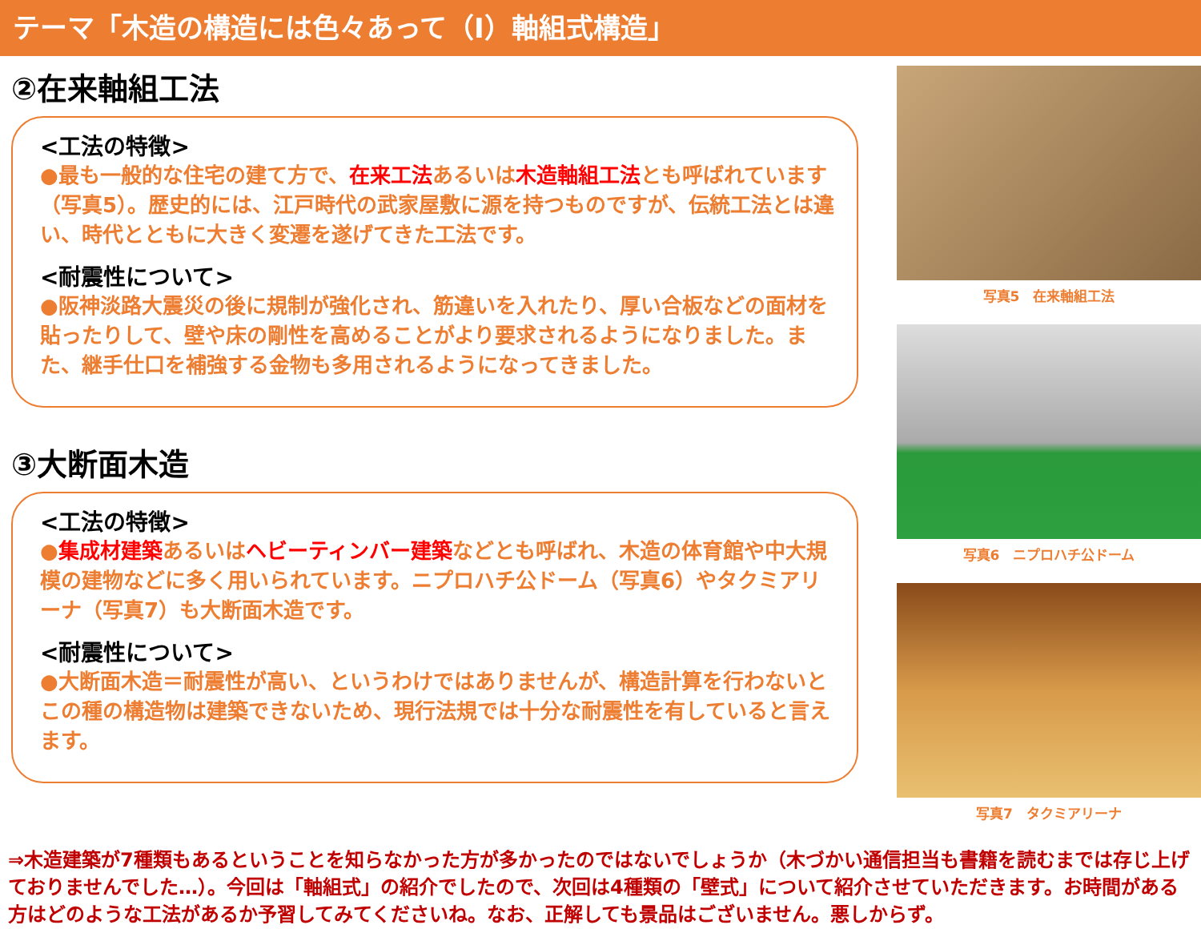テーマ「木造の構造には色々あって（Ⅰ）軸組式構造」
②在来軸組工法
<工法の特徴>
●最も一般的な住宅の建て方で、在来工法あるいは木造軸組工法とも呼ばれています（写真5）。歴史的には、江戸時代の武家屋敷に源を持つものですが、伝統工法とは違い、時代とともに大きく変遷を遂げてきた工法です。
<耐震性について>
●阪神淡路大震災の後に規制が強化され、筋違いを入れたり、厚い合板などの面材を貼ったりして、壁や床の剛性を高めることがより要求されるようになりました。また、継手仕口を補強する金物も多用されるようになってきました。
③大断面木造
<工法の特徴>
●集成材建築あるいはヘビーティンバー建築などとも呼ばれ、木造の体育館や中大規模の建物などに多く用いられています。ニプロハチ公ドーム（写真6）やタクミアリーナ（写真7）も大断面木造です。
<耐震性について>
●大断面木造＝耐震性が高い、というわけではありませんが、構造計算を行わないとこの種の構造物は建築できないため、現行法規では十分な耐震性を有していると言えます。
写真5　在来軸組工法
写真6　ニプロハチ公ドーム
写真7　タクミアリーナ
⇒木造建築が7種類もあるということを知らなかった方が多かったのではないでしょうか（木づかい通信担当も書籍を読むまでは存じ上げておりませんでした…）。今回は「軸組式」の紹介でしたので、次回は4種類の「壁式」について紹介させていただきます。お時間がある方はどのような工法があるか予習してみてくださいね。なお、正解しても景品はございません。悪しからず。